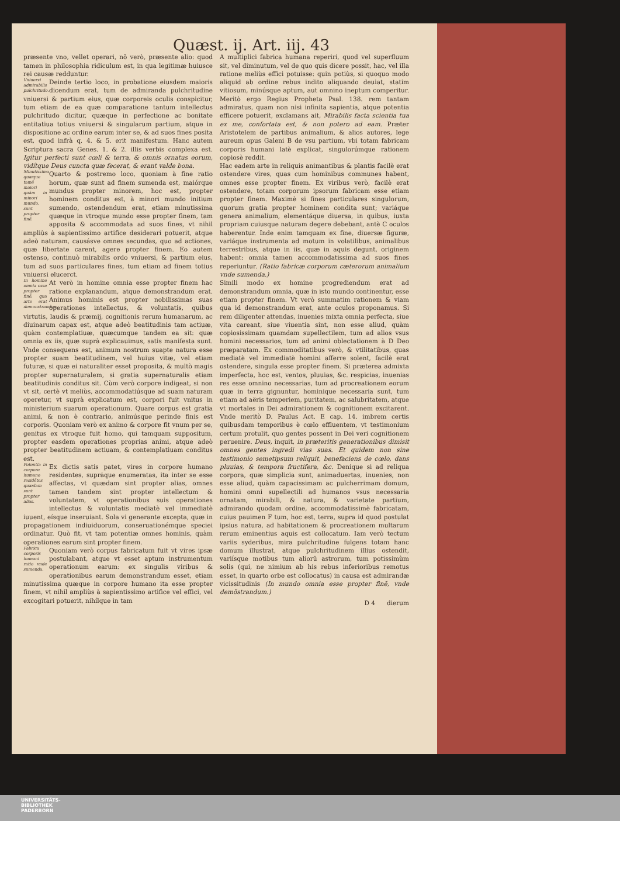Quæst. ij. Art. iij. 43
præsente vno, vellet operari, nõ verò, præsente alio: quod tamen in philosophia ridiculum est, in qua legitimæ huiusce rei causæ redduntur.
Vniuersi admirabilis pulchritudo. Deinde tertio loco, in probatione eiusdem maioris dicendum erat, tum de admiranda pulchritudine vniuersi & partium eius, quæ corporeis oculis conspicitur, tum etiam de ea quæ comparatione tantum intellectus pulchritudo dicitur, quæque in perfectione ac bonitate entitatiua totius vniuersi & singularum partium, atque in dispositione ac ordine earum inter se, & ad suos fines posita est, quod infrà q. 4. & 5. erit manifestum. Hanc autem Scripturа sacra Genes. 1. & 2. illis verbis complexa est. Igitur perfecti sunt cœli & terra, & omnis ornatus eorum, vidítque Deus cuncta quæ fecerat, & erant valde bona.
Minutissima quæque tamẽ maiori quàm in minori mundo, sunt propter finẽ. Quarto & postremo loco, quoniam à fine ratio horum, quæ sunt ad finem sumenda est, maiórque mundus propter minorem, hoc est, propter hominem conditus est, à minori mundo initium sumendo, ostendendum erat, etiam minutissima quæque in vtroque mundo esse propter finem, tam apposita & accommodata ad suos fines, vt nihil ampliùs à sapientissimo artifice desiderari potuerit, atque adeò naturam, causásve omnes secundas, quo ad actiones, quæ libertate carent, agere propter finem. Eo autem ostenso, continuò mirabilis ordo vniuersi, & partium eius, tum ad suos particulares fines, tum etiam ad finem totius vniuersi elucerct.
In homine omnia esse propter finẽ, qua arte erat demonstrandum. At verò in homine omnia esse propter finem hac ratione explanandum, atque demonstrandum erat. Animus hominis est propter nobilissimas suas operationes intellectus, & voluntatis, quibus virtutis, laudis & præmij, cognitionis rerum humanarum, ac diuinarum capax est, atque adeò beatitudinis tam actiuæ, quàm contemplatiuæ, quæcumque tandem ea sit: quæ omnia ex iis, quæ suprà explicauimus, satis manifesta sunt. Vnde consequens est, animum nostrum suapte natura esse propter suam beatitudinem, vel huius vitæ, vel etiam futuræ, si quæ ei naturaliter esset proposita, & multò magis propter supernaturalem, si gratia supernaturalis etiam beatitudinis conditus sit. Cùm verò corpore indigeat, si non vt sit, certè vt meliùs, accommodatiúsque ad suam naturam operetur, vt suprà explicatum est, corpori fuit vnitus in ministerium suarum operationum. Quare corpus est gratia animi, & non è contrario, animúsque perinde finis est corporis. Quoniam verò ex animo & corpore fit vnum per se, genitus ex vtroque fuit homo, qui tamquam suppositum, propter easdem operationes proprias animi, atque adeò propter beatitudinem actiuam, & contemplatiuam conditus est.
Potentia in corpore humano residẽtes quædam sunt propter alias. Ex dictis satis patet, vires in corpore humano residentes, suprȧque enumeratas, ita inter se esse affectas, vt quædam sint propter alias, omnes tamen tandem sint propter intellectum & voluntatem, vt operationibus suis operationes intellectus & voluntatis mediatè vel immediatè iuuent, eísque inseruiant. Sola vi generante excepta, quæ in propagationem indiuiduorum, conseruationémque speciei ordinatur. Quò fit, vt tam potentiæ omnes hominis, quàm operationes earum sint propter finem.
Fabrica corporis humani ratio vnde sumenda. Quoniam verò corpus fabricatum fuit vt vires ipsæ postulabant, atque vt esset aptum instrumentum operationum earum: ex singulis viribus & operationibus earum demonstrandum esset, etiam minutissima quæque in corpore humano ita esse propter finem, vt nihil ampliùs à sapientissimo artifice vel effici, vel excogitari potuerit, nihílque in tam
A multiplici fabrica humana reperiri, quod vel superfluum sit, vel diminutum, vel de quo quis dicere possit, hac, vel illa ratione meliùs effici potuisse: quin potiùs, si quoquo modo aliquid ab ordine rebus indito aliquando deuiat, statim vitiosum, minúsque aptum, aut omnino ineptum comperitur. Meritò ergo Regius Propheta Psal. 138. rem tantam admiratus, quam non nisi infinita sapientia, atque potentia efficere potuerit, exclamans ait, Mirabilis facta scientia tua ex me, confortata est, & non potero ad eam. Præter Aristotelem de partibus animalium, & alios autores, lege aureum opus Galeni B de vsu partium, vbi totam fabricam corporis humani latè explicat, singulorúmque rationem copiosè reddit.
Hac eadem arte in reliquis animantibus & plantis facilè erat ostendere vires, quas cum hominibus communes habent, omnes esse propter finem. Ex viribus verò, facilè erat ostendere, totam corporum ipsorum fabricam esse etiam propter finem. Maximè si fines particulares singulorum, quorum gratia propter hominem condita sunt; variáque genera animalium, elementáque diuersa, in quibus, iuxta propriam cuiusque naturam degere debebant, antè C oculos haberentur. Inde enim tamquam ex fine, diuersæ figuræ, variáque instrumenta ad motum in volatilibus, animalibus terrestribus, atque in iis, quæ in aquis degunt, originem habent: omnia tamen accommodatissima ad suos fines reperiuntur. (Ratio fabricæ corporum cæterorum animalium vnde sumenda.)
Simili modo ex homine progrediendum erat ad demonstrandum omnia, quæ in isto mundo continentur, esse etiam propter finem. Vt verò summatim rationem & viam qua id demonstrandum erat, ante oculos proponamus. Si rem diligenter attendas, inuenies mixta omnia perfecta, siue vita careant, siue viuentia sint, non esse aliud, quàm copiosissimam quamdam supellectilem, tum ad alios vsus homini necessarios, tum ad animi oblectationem à D Deo præparatam. Ex commoditatibus verò, & vtilitatibus, quas mediatè vel immediatè homini afferre solent, facilè erat ostendere, singula esse propter finem. Si præterea admixta imperfecta, hoc est, ventos, pluuias, &c. respicias, inuenias res esse omnino necessarias, tum ad procreationem eorum quæ in terra gignuntur, hominique necessaria sunt, tum etiam ad aëris temperiem, puritatem, ac salubritatem, atque vt mortales in Dei admirationem & cognitionem excitarent. Vnde meritò D. Paulus Act. E cap. 14. imbrem certis quibusdam temporibus è cœlo effluentem, vt testimonium certum protulit, quo gentes possent in Dei veri cognitionem peruenire. Deus, inquit, in præteritis generationibus dimisit omnes gentes ingredi vias suas. Et quidem non sine testimonio semetipsum reliquit, benefaciens de cœlo, dans pluuias, & tempora fructifera, &c. Denique si ad reliqua corpora, quæ simplicia sunt, animaduertas, inuenies, non esse aliud, quàm capacissimam ac pulcherrimam domum, homini omni supellectili ad humanos vsus necessaria ornatam, mirabili, & natura, & varietate partium, admirando quodam ordine, accommodatissimè fabricatam, cuius pauimen F tum, hoc est, terra, supra id quod postulat ipsius natura, ad habitationem & procreationem multarum rerum eminentius aquis est collocatum. Iam verò tectum variis syderibus, mira pulchritudine fulgens totam hanc domum illustrat, atque pulchritudinem illius ostendit, variísque motibus tum aliorũ astrorum, tum potissimùm solis (qui, ne nimium ab his rebus inferioribus remotus esset, in quarto orbe est collocatus) in causa est admirandæ vicissitudinis (In mundo omnia esse propter finẽ, vnde demõstrandum.)
D 4 dierum
UNIVERSITÄTS-
BIBLIOTHEK
PADERBORN